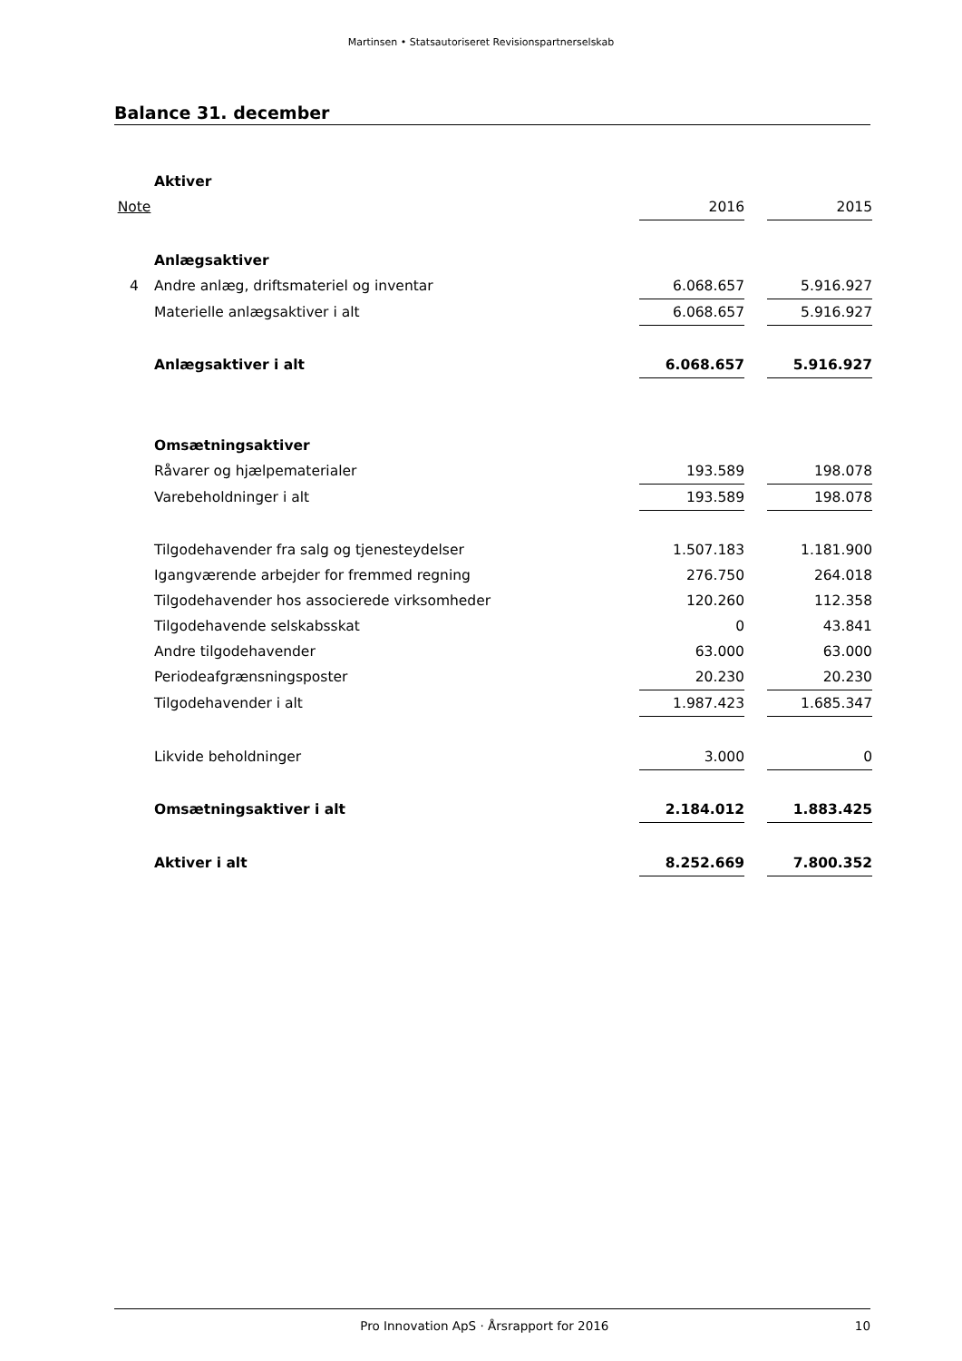Martinsen • Statsautoriseret Revisionspartnerselskab
Balance 31. december
| | Aktiver | | | |
| Note | | 2016 | | 2015 |
| | Anlægsaktiver | | | |
| 4 | Andre anlæg, driftsmateriel og inventar | 6.068.657 | | 5.916.927 |
| | Materielle anlægsaktiver i alt | 6.068.657 | | 5.916.927 |
| | Anlægsaktiver i alt | 6.068.657 | | 5.916.927 |
| | Omsætningsaktiver | | | |
| | Råvarer og hjælpematerialer | 193.589 | | 198.078 |
| | Varebeholdninger i alt | 193.589 | | 198.078 |
| | Tilgodehavender fra salg og tjenesteydelser | 1.507.183 | | 1.181.900 |
| | Igangværende arbejder for fremmed regning | 276.750 | | 264.018 |
| | Tilgodehavender hos associerede virksomheder | 120.260 | | 112.358 |
| | Tilgodehavende selskabsskat | 0 | | 43.841 |
| | Andre tilgodehavender | 63.000 | | 63.000 |
| | Periodeafgrænsningsposter | 20.230 | | 20.230 |
| | Tilgodehavender i alt | 1.987.423 | | 1.685.347 |
| | Likvide beholdninger | 3.000 | | 0 |
| | Omsætningsaktiver i alt | 2.184.012 | | 1.883.425 |
| | Aktiver i alt | 8.252.669 | | 7.800.352 |
Pro Innovation ApS · Årsrapport for 2016 10